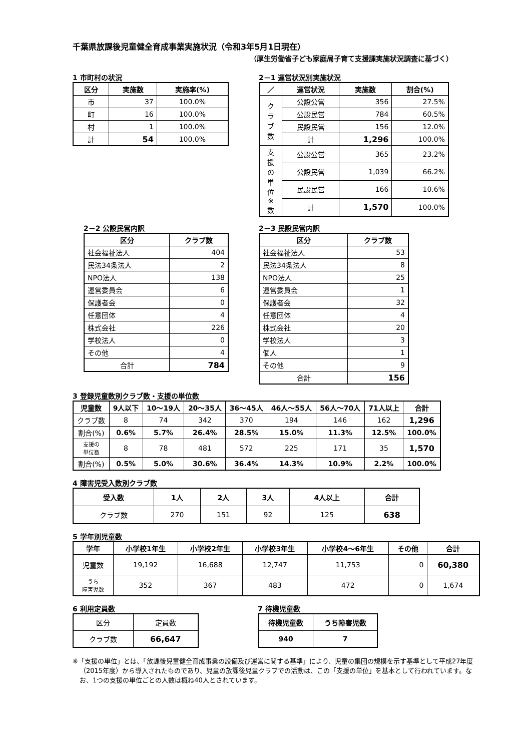千葉県放課後児童健全育成事業実施状況（令和3年5月1日現在）
（厚生労働省子ども家庭局子育て支援課実施状況調査に基づく）
1 市町村の状況
| 区分 | 実施数 | 実施率(%) |
| --- | --- | --- |
| 市 | 37 | 100.0% |
| 町 | 16 | 100.0% |
| 村 | 1 | 100.0% |
| 計 | 54 | 100.0% |
2－1 運営状況別実施状況
| ／ | 運営状況 | 実施数 | 割合(%) |
| --- | --- | --- | --- |
| ク ラ ブ 数 | 公設公営 | 356 | 27.5% |
| | 公設民営 | 784 | 60.5% |
| | 民設民営 | 156 | 12.0% |
| | 計 | 1,296 | 100.0% |
| 支 援 の 単 位 ※ 数 | 公設公営 | 365 | 23.2% |
| | 公設民営 | 1,039 | 66.2% |
| | 民設民営 | 166 | 10.6% |
| | 計 | 1,570 | 100.0% |
2－2 公設民営内訳
| 区分 | クラブ数 |
| --- | --- |
| 社会福祉法人 | 404 |
| 民法34条法人 | 2 |
| NPO法人 | 138 |
| 運営委員会 | 6 |
| 保護者会 | 0 |
| 任意団体 | 4 |
| 株式会社 | 226 |
| 学校法人 | 0 |
| その他 | 4 |
| 合計 | 784 |
2－3 民設民営内訳
| 区分 | クラブ数 |
| --- | --- |
| 社会福祉法人 | 53 |
| 民法34条法人 | 8 |
| NPO法人 | 25 |
| 運営委員会 | 1 |
| 保護者会 | 32 |
| 任意団体 | 4 |
| 株式会社 | 20 |
| 学校法人 | 3 |
| 個人 | 1 |
| その他 | 9 |
| 合計 | 156 |
3 登録児童数別クラブ数・支援の単位数
| 児童数 | 9人以下 | 10～19人 | 20～35人 | 36～45人 | 46人～55人 | 56人～70人 | 71人以上 | 合計 |
| --- | --- | --- | --- | --- | --- | --- | --- | --- |
| クラブ数 | 8 | 74 | 342 | 370 | 194 | 146 | 162 | 1,296 |
| 割合(%) | 0.6% | 5.7% | 26.4% | 28.5% | 15.0% | 11.3% | 12.5% | 100.0% |
| 支援の 単位数 | 8 | 78 | 481 | 572 | 225 | 171 | 35 | 1,570 |
| 割合(%) | 0.5% | 5.0% | 30.6% | 36.4% | 14.3% | 10.9% | 2.2% | 100.0% |
4 障害児受入数別クラブ数
| 受入数 | 1人 | 2人 | 3人 | 4人以上 | 合計 |
| --- | --- | --- | --- | --- | --- |
| クラブ数 | 270 | 151 | 92 | 125 | 638 |
5 学年別児童数
| 学年 | 小学校1年生 | 小学校2年生 | 小学校3年生 | 小学校4～6年生 | その他 | 合計 |
| --- | --- | --- | --- | --- | --- | --- |
| 児童数 | 19,192 | 16,688 | 12,747 | 11,753 | 0 | 60,380 |
| うち 障害児数 | 352 | 367 | 483 | 472 | 0 | 1,674 |
6 利用定員数
| 区分 | 定員数 |
| クラブ数 | 66,647 |
7 待機児童数
| 待機児童数 | うち障害児数 |
| --- | --- |
| 940 | 7 |
※「支援の単位」とは、「放課後児童健全育成事業の設備及び運営に関する基準」により、児童の集団の規模を示す基準として平成27年度（2015年度）から導入されたものであり、児童の放課後児童クラブでの活動は、この「支援の単位」を基本として行われています。なお、1つの支援の単位ごとの人数は概ね40人とされています。